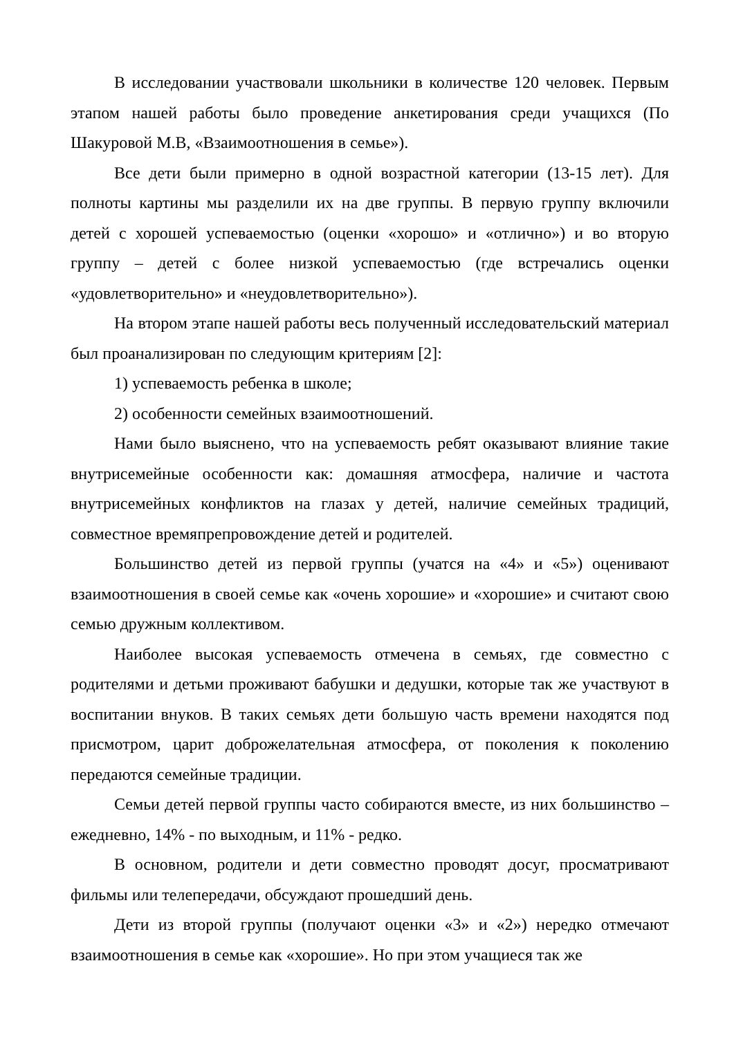В исследовании участвовали школьники в количестве 120 человек. Первым этапом нашей работы было проведение анкетирования среди учащихся (По Шакуровой М.В, «Взаимоотношения в семье»).
Все дети были примерно в одной возрастной категории (13-15 лет). Для полноты картины мы разделили их на две группы. В первую группу включили детей с хорошей успеваемостью (оценки «хорошо» и «отлично») и во вторую группу – детей с более низкой успеваемостью (где встречались оценки «удовлетворительно» и «неудовлетворительно»).
На втором этапе нашей работы весь полученный исследовательский материал был проанализирован по следующим критериям [2]:
1) успеваемость ребенка в школе;
2) особенности семейных взаимоотношений.
Нами было выяснено, что на успеваемость ребят оказывают влияние такие внутрисемейные особенности как: домашняя атмосфера, наличие и частота внутрисемейных конфликтов на глазах у детей, наличие семейных традиций, совместное времяпрепровождение детей и родителей.
Большинство детей из первой группы (учатся на «4» и «5») оценивают взаимоотношения в своей семье как «очень хорошие» и «хорошие» и считают свою семью дружным коллективом.
Наиболее высокая успеваемость отмечена в семьях, где совместно с родителями и детьми проживают бабушки и дедушки, которые так же участвуют в воспитании внуков. В таких семьях дети большую часть времени находятся под присмотром, царит доброжелательная атмосфера, от поколения к поколению передаются семейные традиции.
Семьи детей первой группы часто собираются вместе, из них большинство – ежедневно, 14% - по выходным, и 11% - редко.
В основном, родители и дети совместно проводят досуг, просматривают фильмы или телепередачи, обсуждают прошедший день.
Дети из второй группы (получают оценки «3» и «2») нередко отмечают взаимоотношения в семье как «хорошие». Но при этом учащиеся так же